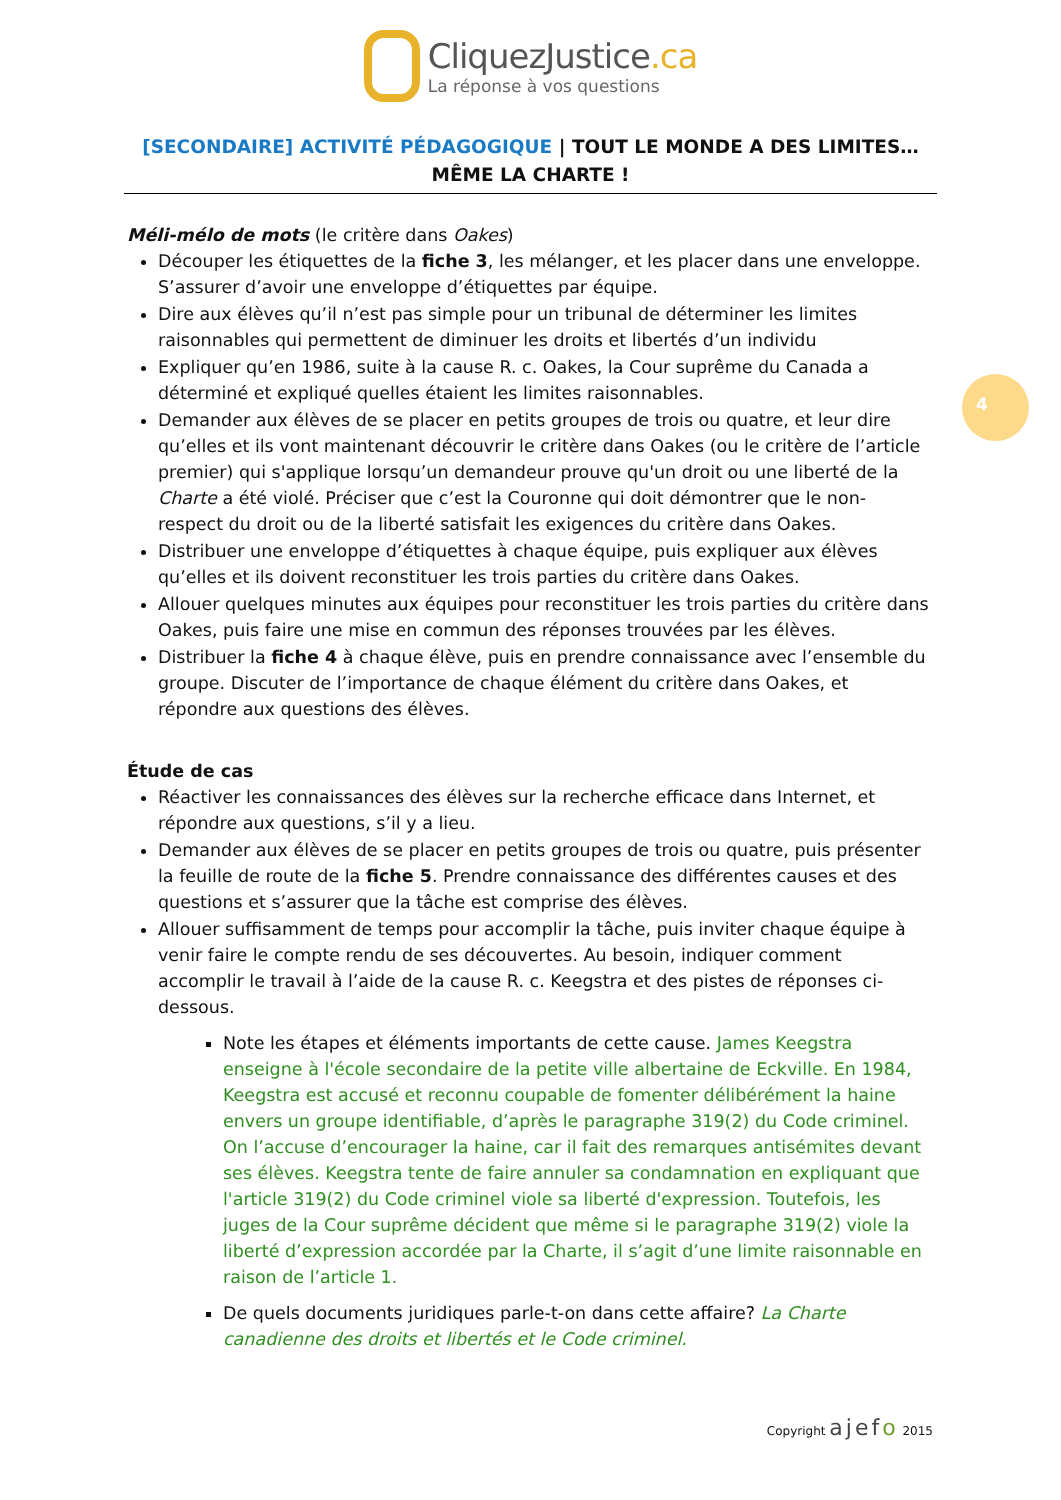CliquezJustice.ca
La réponse à vos questions
[SECONDAIRE] ACTIVITÉ PÉDAGOGIQUE | TOUT LE MONDE A DES LIMITES… MÊME LA CHARTE !
4
Méli-mélo de mots (le critère dans Oakes)
Découper les étiquettes de la fiche 3, les mélanger, et les placer dans une enveloppe. S’assurer d’avoir une enveloppe d’étiquettes par équipe.
Dire aux élèves qu’il n’est pas simple pour un tribunal de déterminer les limites raisonnables qui permettent de diminuer les droits et libertés d’un individu
Expliquer qu’en 1986, suite à la cause R. c. Oakes, la Cour suprême du Canada a déterminé et expliqué quelles étaient les limites raisonnables.
Demander aux élèves de se placer en petits groupes de trois ou quatre, et leur dire qu’elles et ils vont maintenant découvrir le critère dans Oakes (ou le critère de l’article premier) qui s'applique lorsqu’un demandeur prouve qu'un droit ou une liberté de la Charte a été violé. Préciser que c’est la Couronne qui doit démontrer que le non-respect du droit ou de la liberté satisfait les exigences du critère dans Oakes.
Distribuer une enveloppe d’étiquettes à chaque équipe, puis expliquer aux élèves qu’elles et ils doivent reconstituer les trois parties du critère dans Oakes.
Allouer quelques minutes aux équipes pour reconstituer les trois parties du critère dans Oakes, puis faire une mise en commun des réponses trouvées par les élèves.
Distribuer la fiche 4 à chaque élève, puis en prendre connaissance avec l’ensemble du groupe. Discuter de l’importance de chaque élément du critère dans Oakes, et répondre aux questions des élèves.
Étude de cas
Réactiver les connaissances des élèves sur la recherche efficace dans Internet, et répondre aux questions, s’il y a lieu.
Demander aux élèves de se placer en petits groupes de trois ou quatre, puis présenter la feuille de route de la fiche 5. Prendre connaissance des différentes causes et des questions et s’assurer que la tâche est comprise des élèves.
Allouer suffisamment de temps pour accomplir la tâche, puis inviter chaque équipe à venir faire le compte rendu de ses découvertes. Au besoin, indiquer comment accomplir le travail à l’aide de la cause R. c. Keegstra et des pistes de réponses ci-dessous.
Note les étapes et éléments importants de cette cause. James Keegstra enseigne à l'école secondaire de la petite ville albertaine de Eckville. En 1984, Keegstra est accusé et reconnu coupable de fomenter délibérément la haine envers un groupe identifiable, d’après le paragraphe 319(2) du Code criminel. On l’accuse d’encourager la haine, car il fait des remarques antisémites devant ses élèves. Keegstra tente de faire annuler sa condamnation en expliquant que l'article 319(2) du Code criminel viole sa liberté d'expression. Toutefois, les juges de la Cour suprême décident que même si le paragraphe 319(2) viole la liberté d’expression accordée par la Charte, il s’agit d’une limite raisonnable en raison de l’article 1.
De quels documents juridiques parle-t-on dans cette affaire? La Charte canadienne des droits et libertés et le Code criminel.
Copyright ajefo 2015